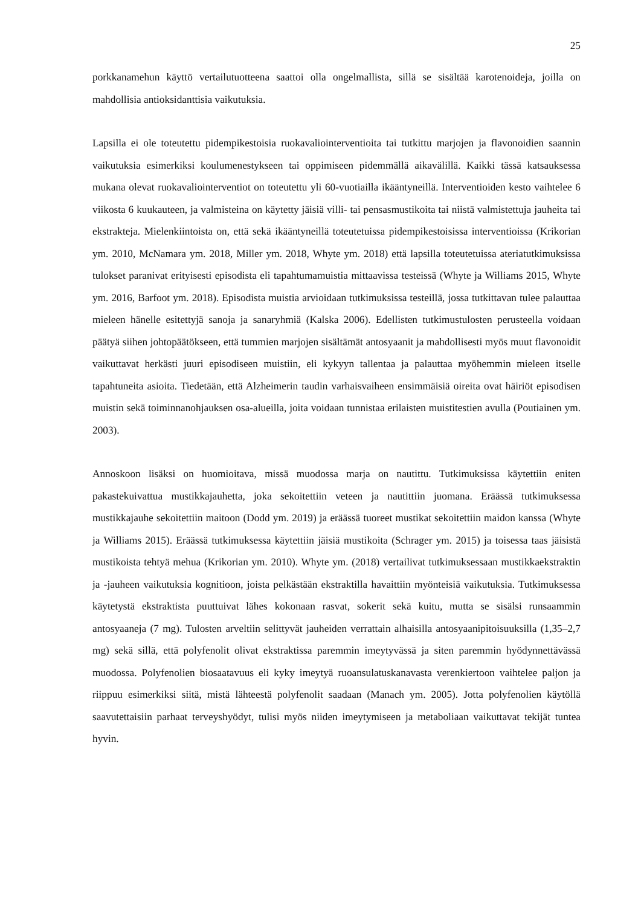25
porkkanamehun käyttö vertailutuotteena saattoi olla ongelmallista, sillä se sisältää karotenoideja, joilla on mahdollisia antioksidanttisia vaikutuksia.
Lapsilla ei ole toteutettu pidempikestoisia ruokavaliointerventioita tai tutkittu marjojen ja flavonoidien saannin vaikutuksia esimerkiksi koulumenestykseen tai oppimiseen pidemmällä aikavälillä. Kaikki tässä katsauksessa mukana olevat ruokavaliointerventiot on toteutettu yli 60-vuotiailla ikääntyneillä. Interventioiden kesto vaihtelee 6 viikosta 6 kuukauteen, ja valmisteina on käytetty jäisiä villi- tai pensasmustikoita tai niistä valmistettuja jauheita tai ekstrakteja. Mielenkiintoista on, että sekä ikääntyneillä toteutetuissa pidempikestoisissa interventioissa (Krikorian ym. 2010, McNamara ym. 2018, Miller ym. 2018, Whyte ym. 2018) että lapsilla toteutetuissa ateriatutkimuksissa tulokset paranivat erityisesti episodista eli tapahtumamuistia mittaavissa testeissä (Whyte ja Williams 2015, Whyte ym. 2016, Barfoot ym. 2018). Episodista muistia arvioidaan tutkimuksissa testeillä, jossa tutkittavan tulee palauttaa mieleen hänelle esitettyjä sanoja ja sanaryhmiä (Kalska 2006). Edellisten tutkimustulosten perusteella voidaan päätyä siihen johtopäätökseen, että tummien marjojen sisältämät antosyaanit ja mahdollisesti myös muut flavonoidit vaikuttavat herkästi juuri episodiseen muistiin, eli kykyyn tallentaa ja palauttaa myöhemmin mieleen itselle tapahtuneita asioita. Tiedetään, että Alzheimerin taudin varhaisvaiheen ensimmäisiä oireita ovat häiriöt episodisen muistin sekä toiminnanohjauksen osa-alueilla, joita voidaan tunnistaa erilaisten muistitestien avulla (Poutiainen ym. 2003).
Annoskoon lisäksi on huomioitava, missä muodossa marja on nautittu. Tutkimuksissa käytettiin eniten pakastekuivattua mustikkajauhetta, joka sekoitettiin veteen ja nautittiin juomana. Eräässä tutkimuksessa mustikkajauhe sekoitettiin maitoon (Dodd ym. 2019) ja eräässä tuoreet mustikat sekoitettiin maidon kanssa (Whyte ja Williams 2015). Eräässä tutkimuksessa käytettiin jäisiä mustikoita (Schrager ym. 2015) ja toisessa taas jäisistä mustikoista tehtyä mehua (Krikorian ym. 2010). Whyte ym. (2018) vertailivat tutkimuksessaan mustikkaekstraktin ja -jauheen vaikutuksia kognitioon, joista pelkästään ekstraktilla havaittiin myönteisiä vaikutuksia. Tutkimuksessa käytetystä ekstraktista puuttuivat lähes kokonaan rasvat, sokerit sekä kuitu, mutta se sisälsi runsaammin antosyaaneja (7 mg). Tulosten arveltiin selittyvät jauheiden verrattain alhaisilla antosyaanipitoisuuksilla (1,35–2,7 mg) sekä sillä, että polyfenolit olivat ekstraktissa paremmin imeytyvässä ja siten paremmin hyödynnettävässä muodossa. Polyfenolien biosaatavuus eli kyky imeytyä ruoansulatuskanavasta verenkiertoon vaihtelee paljon ja riippuu esimerkiksi siitä, mistä lähteestä polyfenolit saadaan (Manach ym. 2005). Jotta polyfenolien käytöllä saavutettaisiin parhaat terveyshyödyt, tulisi myös niiden imeytymiseen ja metaboliaan vaikuttavat tekijät tuntea hyvin.